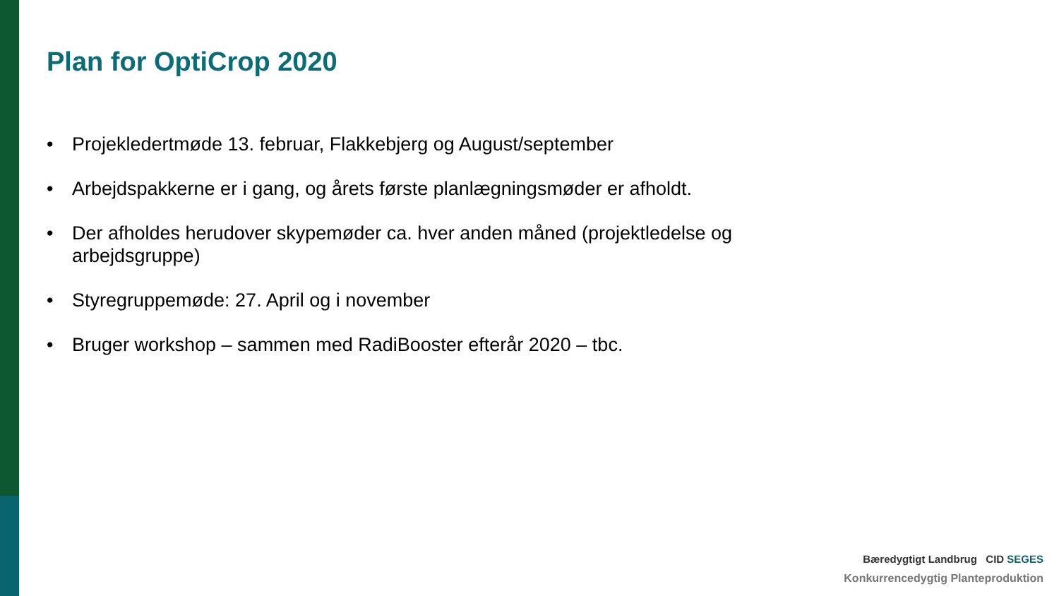Plan for OptiCrop 2020
• Projekledertmøde 13. februar, Flakkebjerg og August/september
• Arbejdspakkerne er i gang, og årets første planlægningsmøder er afholdt.
• Der afholdes herudover skypemøder ca. hver anden måned (projektledelse og arbejdsgruppe)
• Styregruppemøde: 27. April og i november
• Bruger workshop – sammen med RadiBooster efterår 2020 – tbc.
Bæredygtigt Landbrug CID SEGES
Konkurrencedygtig Planteproduktion